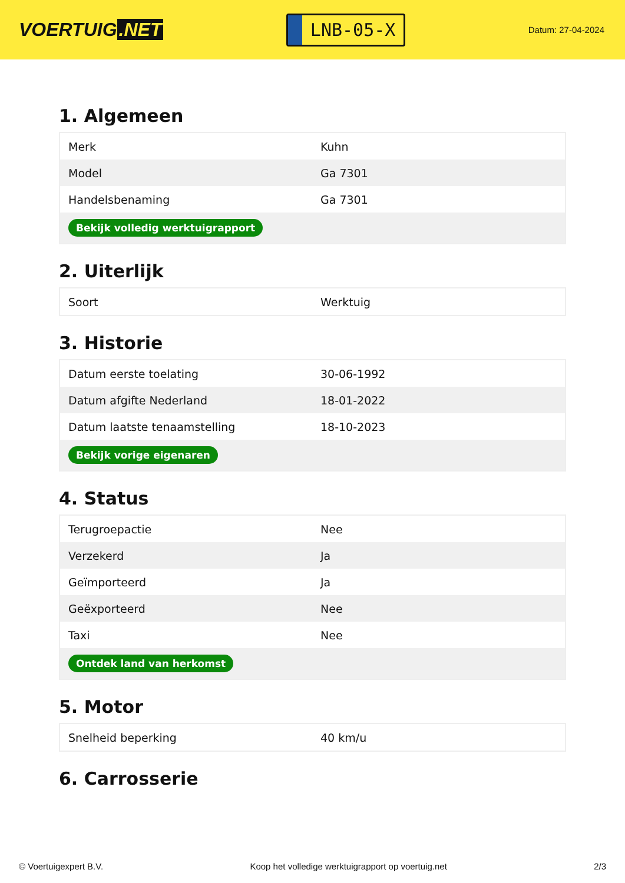VOERTUIG.NET
LNB-05-X
Datum: 27-04-2024
1. Algemeen
| Merk | Kuhn |
| Model | Ga 7301 |
| Handelsbenaming | Ga 7301 |
| Bekijk volledig werktuigrapport | |
2. Uiterlijk
| Soort | Werktuig |
3. Historie
| Datum eerste toelating | 30-06-1992 |
| Datum afgifte Nederland | 18-01-2022 |
| Datum laatste tenaamstelling | 18-10-2023 |
| Bekijk vorige eigenaren | |
4. Status
| Terugroepactie | Nee |
| Verzekerd | Ja |
| Geïmporteerd | Ja |
| Geëxporteerd | Nee |
| Taxi | Nee |
| Ontdek land van herkomst | |
5. Motor
| Snelheid beperking | 40 km/u |
6. Carrosserie
© Voertuigexpert B.V. Koop het volledige werktuigrapport op voertuig.net 2/3